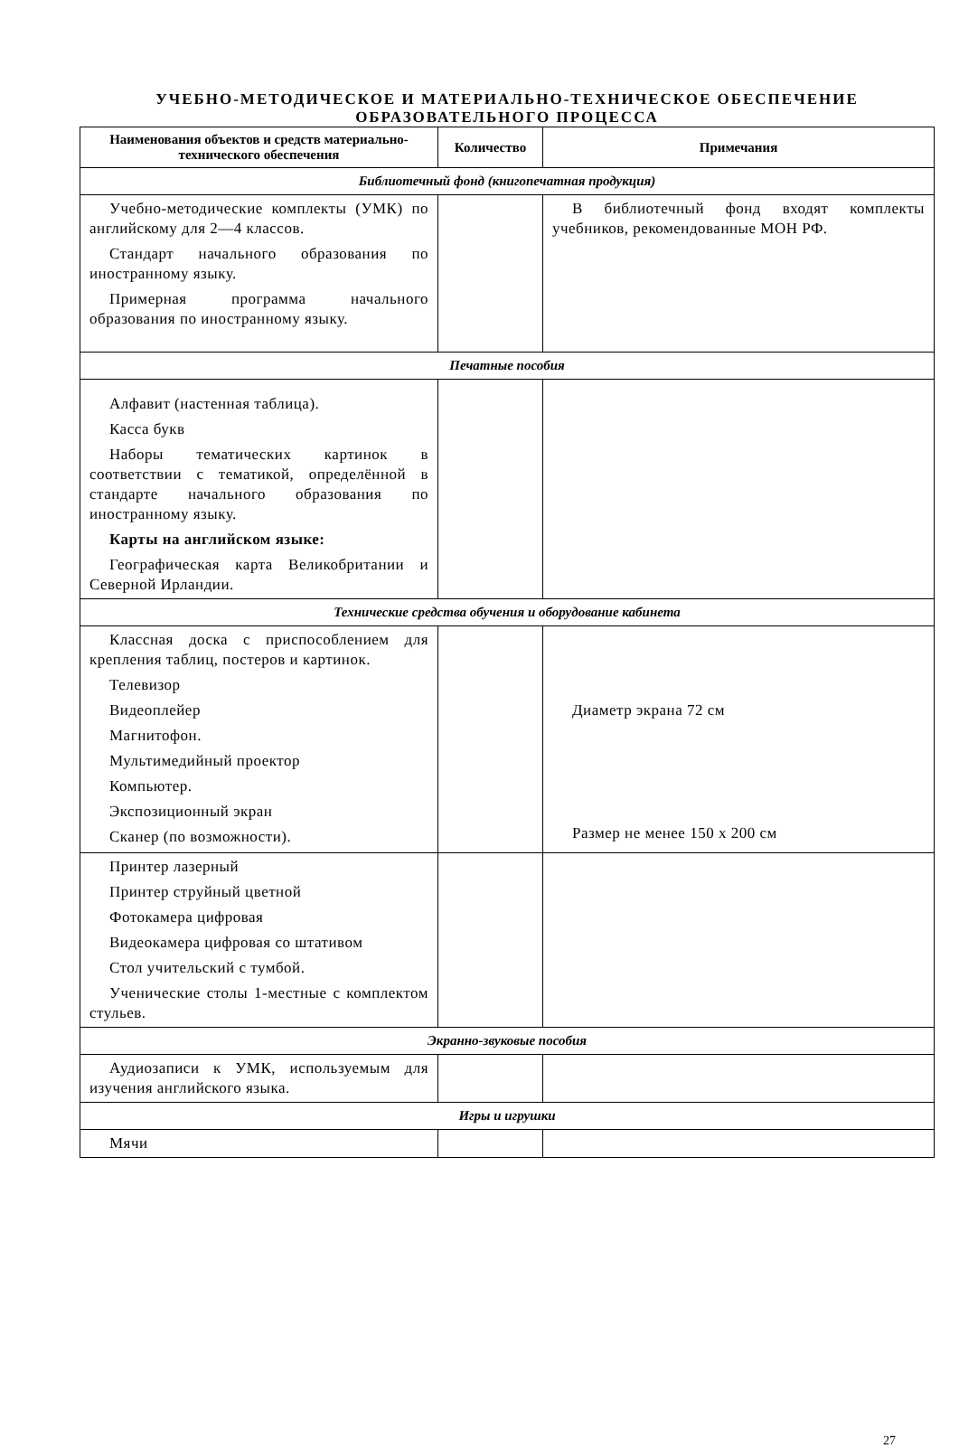УЧЕБНО-МЕТОДИЧЕСКОЕ И МАТЕРИАЛЬНО-ТЕХНИЧЕСКОЕ ОБЕСПЕЧЕНИЕ
ОБРАЗОВАТЕЛЬНОГО ПРОЦЕССА
| Наименования объектов и средств материально-технического обеспечения | Количество | Примечания |
| --- | --- | --- |
| Библиотечный фонд (книгопечатная продукция) | | |
| Учебно-методические комплекты (УМК) по английскому для 2—4 классов. Стандарт начального образования по иностранному языку. Примерная программа начального образования по иностранному языку. | | В библиотечный фонд входят комплекты учебников, рекомендованные МОН РФ. |
| Печатные пособия | | |
| Алфавит (настенная таблица). Касса букв Наборы тематических картинок в соответствии с тематикой, определённой в стандарте начального образования по иностранному языку. Карты на английском языке: Географическая карта Великобритании и Северной Ирландии. | | |
| Технические средства обучения и оборудование кабинета | | |
| Классная доска с приспособлением для крепления таблиц, постеров и картинок. Телевизор Видеоплейер Магнитофон. Мультимедийный проектор Компьютер. Экспозиционный экран Сканер (по возможности). | | Диаметр экрана 72 см Размер не менее 150 х 200 см |
| Принтер лазерный Принтер струйный цветной Фотокамера цифровая Видеокамера цифровая со штативом Стол учительский с тумбой. Ученические столы 1-местные с комплектом стульев. | | |
| Экранно-звуковые пособия | | |
| Аудиозаписи к УМК, используемым для изучения английского языка. | | |
| Игры и игрушки | | |
| Мячи | | |
27